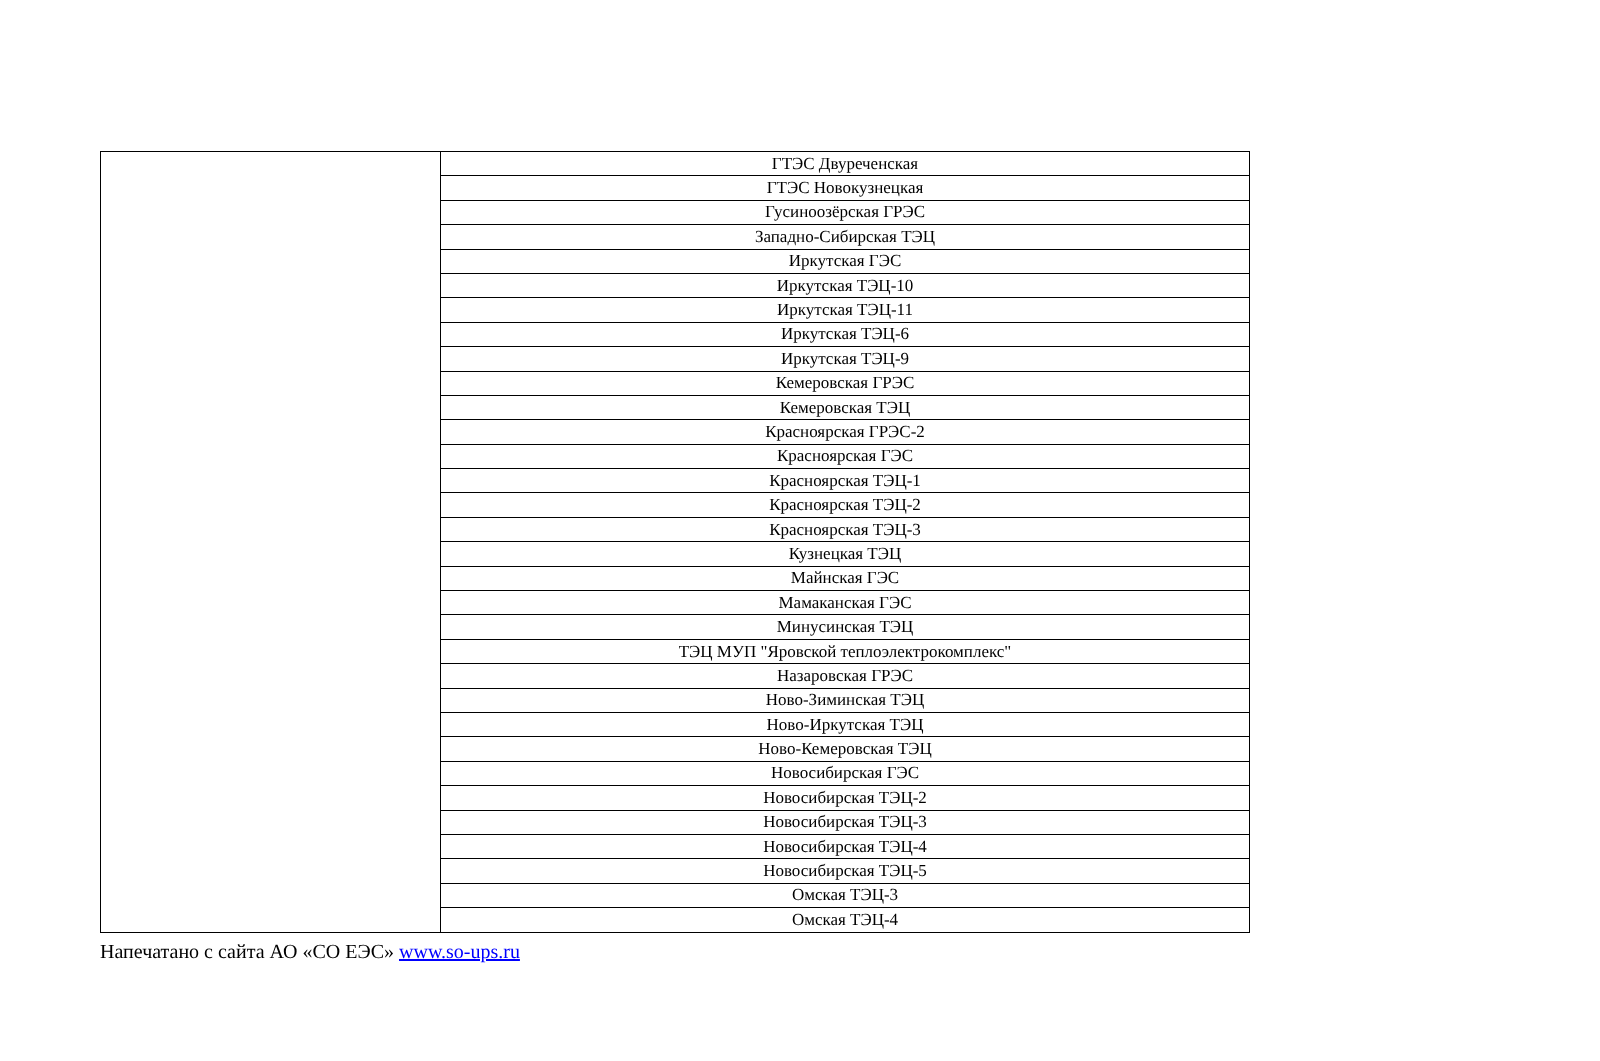| | ГТЭС Двуреченская |
| | ГТЭС Новокузнецкая |
| | Гусиноозёрская ГРЭС |
| | Западно-Сибирская ТЭЦ |
| | Иркутская ГЭС |
| | Иркутская ТЭЦ-10 |
| | Иркутская ТЭЦ-11 |
| | Иркутская ТЭЦ-6 |
| | Иркутская ТЭЦ-9 |
| | Кемеровская ГРЭС |
| | Кемеровская ТЭЦ |
| | Красноярская ГРЭС-2 |
| | Красноярская ГЭС |
| | Красноярская ТЭЦ-1 |
| | Красноярская ТЭЦ-2 |
| | Красноярская ТЭЦ-3 |
| | Кузнецкая ТЭЦ |
| | Майнская ГЭС |
| | Мамаканская ГЭС |
| | Минусинская ТЭЦ |
| | ТЭЦ МУП "Яровской теплоэлектрокомплекс" |
| | Назаровская ГРЭС |
| | Ново-Зиминская ТЭЦ |
| | Ново-Иркутская ТЭЦ |
| | Ново-Кемеровская ТЭЦ |
| | Новосибирская ГЭС |
| | Новосибирская ТЭЦ-2 |
| | Новосибирская ТЭЦ-3 |
| | Новосибирская ТЭЦ-4 |
| | Новосибирская ТЭЦ-5 |
| | Омская ТЭЦ-3 |
| | Омская ТЭЦ-4 |
Напечатано с сайта АО «СО ЕЭС» www.so-ups.ru